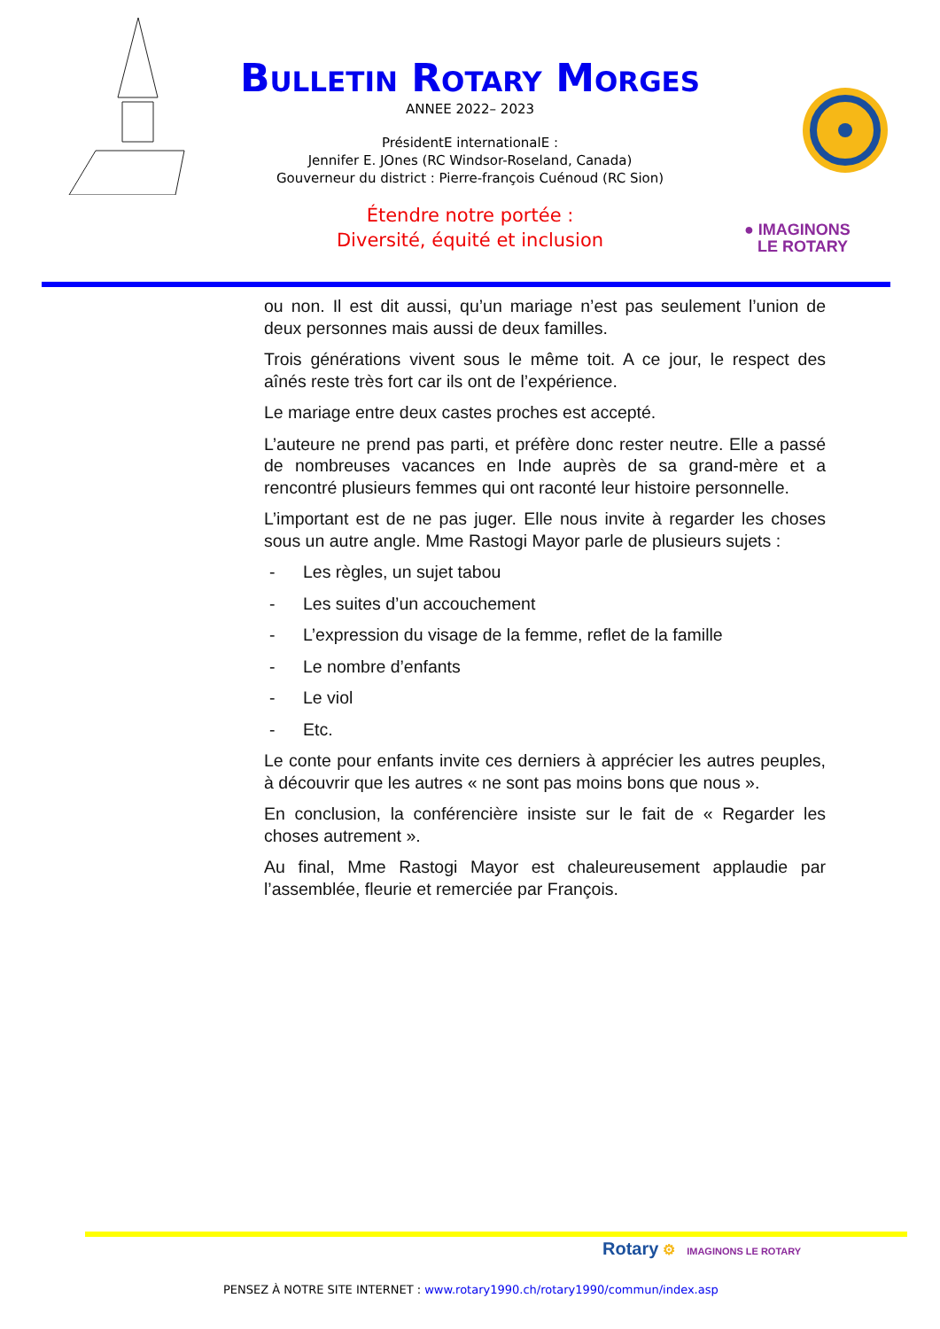Bulletin Rotary Morges
ANNEE 2022– 2023
PrésidentE internationalE :
Jennifer E. JOnes (RC Windsor-Roseland, Canada)
Gouverneur du district : Pierre-françois Cuénoud (RC Sion)
Étendre notre portée :
Diversité, équité et inclusion
● IMAGINONS
LE ROTARY
ou non. Il est dit aussi, qu’un mariage n’est pas seulement l’union de deux personnes mais aussi de deux familles.
Trois générations vivent sous le même toit. A ce jour, le respect des aînés reste très fort car ils ont de l’expérience.
Le mariage entre deux castes proches est accepté.
L’auteure ne prend pas parti, et préfère donc rester neutre. Elle a passé de nombreuses vacances en Inde auprès de sa grand-mère et a rencontré plusieurs femmes qui ont raconté leur histoire personnelle.
L’important est de ne pas juger. Elle nous invite à regarder les choses sous un autre angle. Mme Rastogi Mayor parle de plusieurs sujets :
- Les règles, un sujet tabou
- Les suites d’un accouchement
- L’expression du visage de la femme, reflet de la famille
- Le nombre d’enfants
- Le viol
- Etc.
Le conte pour enfants invite ces derniers à apprécier les autres peuples, à découvrir que les autres « ne sont pas moins bons que nous ».
En conclusion, la conférencière insiste sur le fait de « Regarder les choses autrement ».
Au final, Mme Rastogi Mayor est chaleureusement applaudie par l’assemblée, fleurie et remerciée par François.
Rotary ⚙ IMAGINONS LE ROTARY
PENSEZ À NOTRE SITE INTERNET : www.rotary1990.ch/rotary1990/commun/index.asp